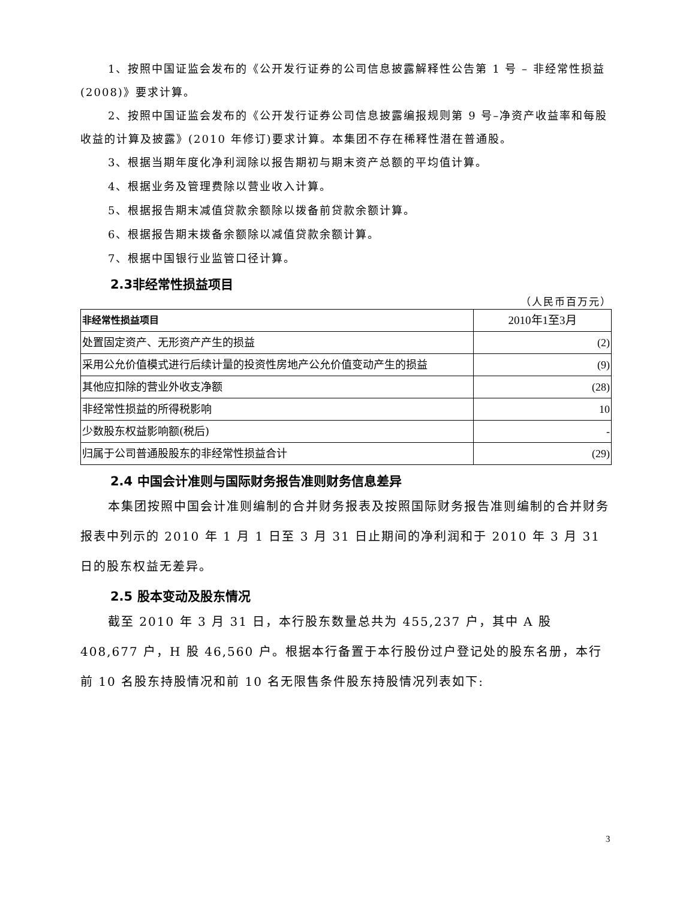1、按照中国证监会发布的《公开发行证券的公司信息披露解释性公告第 1 号 – 非经常性损益(2008)》要求计算。
2、按照中国证监会发布的《公开发行证券公司信息披露编报规则第 9 号–净资产收益率和每股收益的计算及披露》(2010 年修订)要求计算。本集团不存在稀释性潜在普通股。
3、根据当期年度化净利润除以报告期初与期末资产总额的平均值计算。
4、根据业务及管理费除以营业收入计算。
5、根据报告期末减值贷款余额除以拨备前贷款余额计算。
6、根据报告期末拨备余额除以减值贷款余额计算。
7、根据中国银行业监管口径计算。
2.3非经常性损益项目
（人民币百万元）
| 非经常性损益项目 | 2010年1至3月 |
| --- | --- |
| 处置固定资产、无形资产产生的损益 | (2) |
| 采用公允价值模式进行后续计量的投资性房地产公允价值变动产生的损益 | (9) |
| 其他应扣除的营业外收支净额 | (28) |
| 非经常性损益的所得税影响 | 10 |
| 少数股东权益影响额(税后) | - |
| 归属于公司普通股股东的非经常性损益合计 | (29) |
2.4 中国会计准则与国际财务报告准则财务信息差异
本集团按照中国会计准则编制的合并财务报表及按照国际财务报告准则编制的合并财务报表中列示的 2010 年 1 月 1 日至 3 月 31 日止期间的净利润和于 2010 年 3 月 31 日的股东权益无差异。
2.5 股本变动及股东情况
截至 2010 年 3 月 31 日，本行股东数量总共为 455,237 户，其中 A 股 408,677 户，H 股 46,560 户。根据本行备置于本行股份过户登记处的股东名册，本行前 10 名股东持股情况和前 10 名无限售条件股东持股情况列表如下:
3